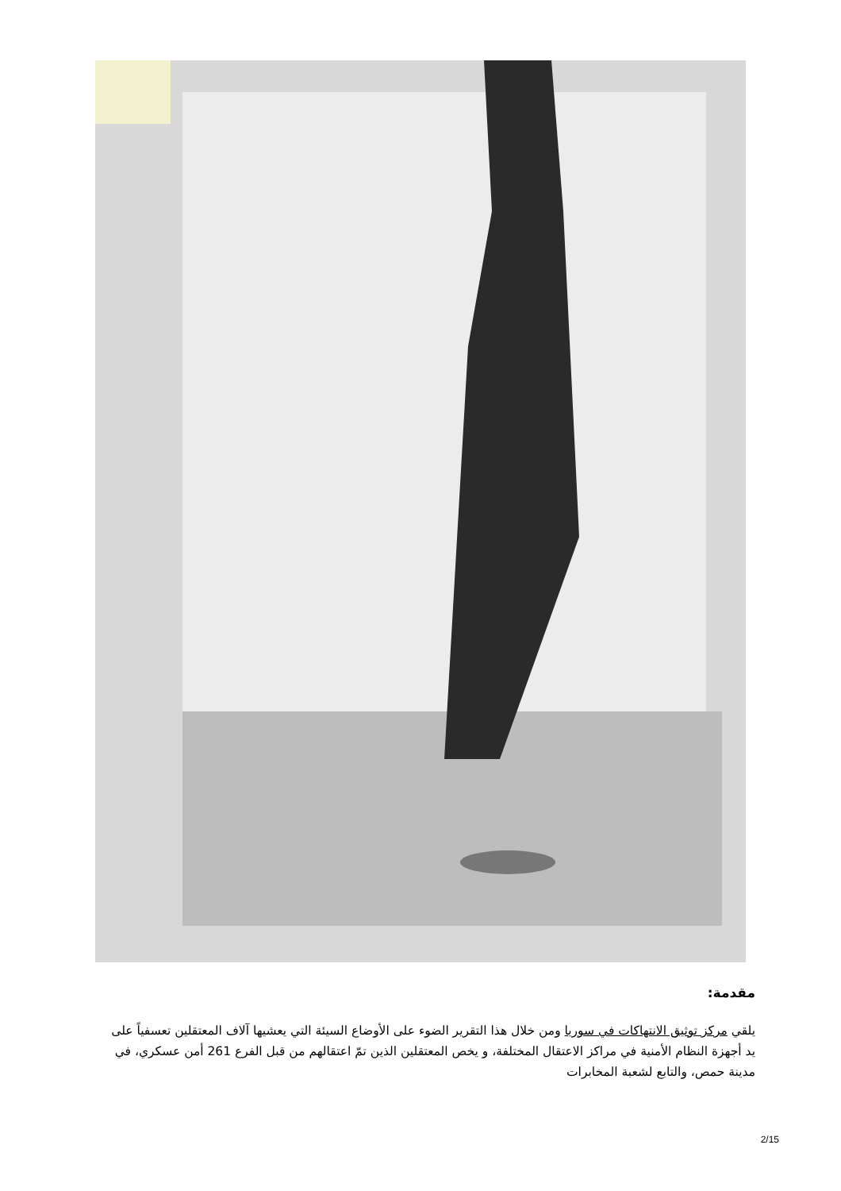مقدمة:
يلقي مركز توثيق الانتهاكات في سوريا ومن خلال هذا التقرير الضوء على الأوضاع السيئة التي يعشيها آلاف المعتقلين تعسفياً على يد أجهزة النظام الأمنية في مراكز الاعتقال المختلفة، و يخص المعتقلين الذين تمّ اعتقالهم من قبل الفرع 261 أمن عسكري، في مدينة حمص، والتابع لشعبة المخابرات
2/15